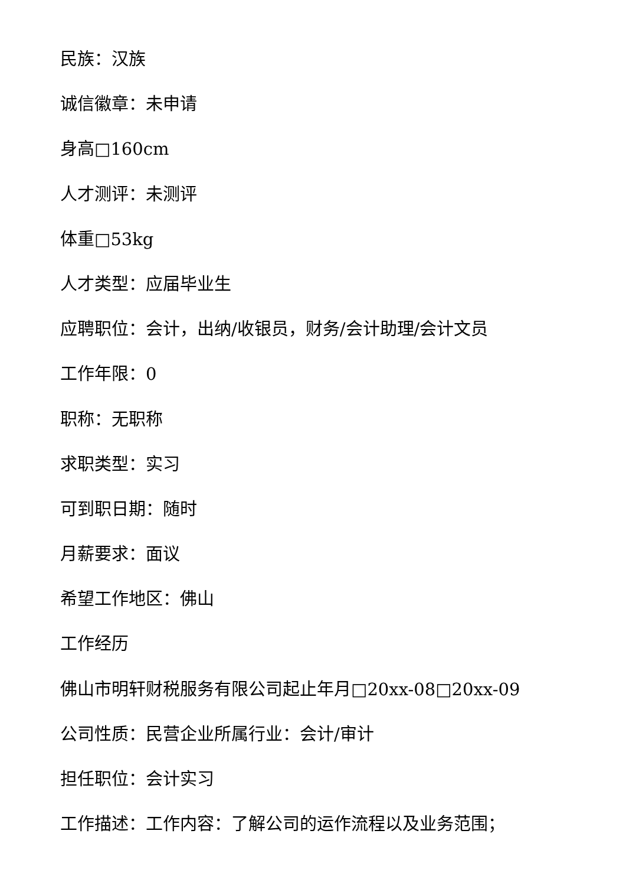民族：汉族
诚信徽章：未申请
身高□160cm
人才测评：未测评
体重□53kg
人才类型：应届毕业生
应聘职位：会计，出纳/收银员，财务/会计助理/会计文员
工作年限：0
职称：无职称
求职类型：实习
可到职日期：随时
月薪要求：面议
希望工作地区：佛山
工作经历
佛山市明轩财税服务有限公司起止年月□20xx-08□20xx-09
公司性质：民营企业所属行业：会计/审计
担任职位：会计实习
工作描述：工作内容：了解公司的运作流程以及业务范围；